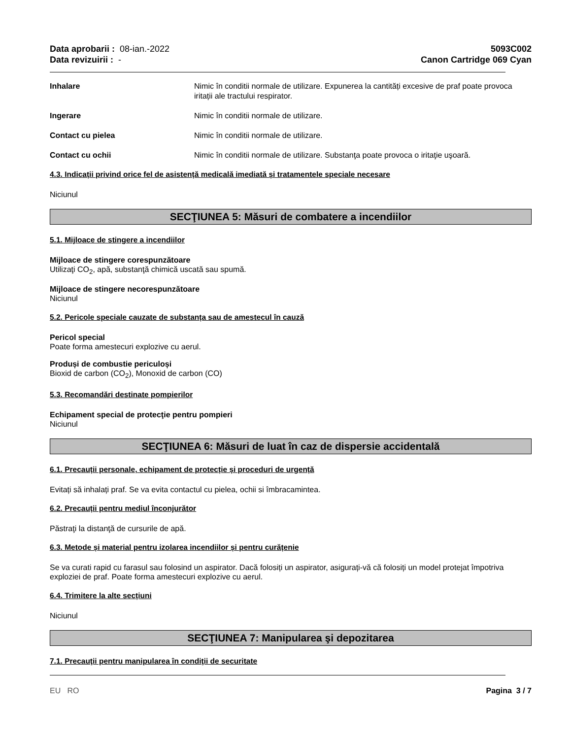Data aprobarii : 08-ian.-2022
Data revizuirii : -
5093C002
Canon Cartridge 069 Cyan
Inhalare Nimic în conditii normale de utilizare. Expunerea la cantități excesive de praf poate provoca iritații ale tractului respirator.
Ingerare Nimic în conditii normale de utilizare.
Contact cu pielea Nimic în conditii normale de utilizare.
Contact cu ochii Nimic în conditii normale de utilizare. Substanţa poate provoca o iritaţie uşoară.
4.3. Indicații privind orice fel de asistență medicală imediată și tratamentele speciale necesare
Niciunul
SECŢIUNEA 5: Măsuri de combatere a incendiilor
5.1. Mijloace de stingere a incendiilor
Mijloace de stingere corespunzătoare
Utilizaţi CO<sub>2</sub>, apă, substanţă chimică uscată sau spumă.
Mijloace de stingere necorespunzătoare
Niciunul
5.2. Pericole speciale cauzate de substanța sau de amestecul în cauză
Pericol special
Poate forma amestecuri explozive cu aerul.
Produși de combustie periculoși
Bioxid de carbon (CO<sub>2</sub>), Monoxid de carbon (CO)
5.3. Recomandări destinate pompierilor
Echipament special de protecţie pentru pompieri
Niciunul
SECŢIUNEA 6: Măsuri de luat în caz de dispersie accidentală
6.1. Precauții personale, echipament de protecție și proceduri de urgență
Evitați să inhalați praf. Se va evita contactul cu pielea, ochii si îmbracamintea.
6.2. Precauții pentru mediul înconjurător
Păstraţi la distanţă de cursurile de apă.
6.3. Metode și material pentru izolarea incendiilor și pentru curățenie
Se va curati rapid cu farasul sau folosind un aspirator. Dacă folosiți un aspirator, asigurați-vă că folosiți un model protejat împotriva exploziei de praf. Poate forma amestecuri explozive cu aerul.
6.4. Trimitere la alte secțiuni
Niciunul
SECŢIUNEA 7: Manipularea şi depozitarea
7.1. Precauţii pentru manipularea în condiţii de securitate
EU RO Pagina 3 / 7